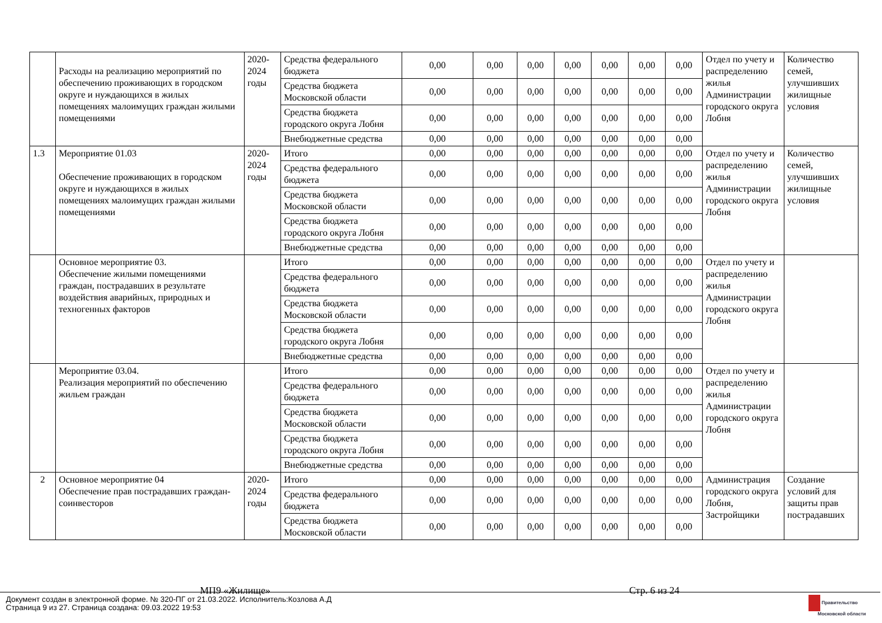| | Расходы на реализацию мероприятий по обеспечению проживающих в городском округе и нуждающихся в жилых помещениях малоимущих граждан жилыми помещениями | 2020-2024 годы | Средства федерального бюджета | 0,00 | 0,00 | 0,00 | 0,00 | 0,00 | 0,00 | 0,00 | Отдел по учету и распределению жилья Администрации городского округа Лобня | Количество семей, улучшивших жилищные условия |
| | | | Средства бюджета Московской области | 0,00 | 0,00 | 0,00 | 0,00 | 0,00 | 0,00 | 0,00 | | |
| | | | Средства бюджета городского округа Лобня | 0,00 | 0,00 | 0,00 | 0,00 | 0,00 | 0,00 | 0,00 | | |
| | | | Внебюджетные средства | 0,00 | 0,00 | 0,00 | 0,00 | 0,00 | 0,00 | 0,00 | | |
| 1.3 | Мероприятие 01.03 Обеспечение проживающих в городском округе и нуждающихся в жилых помещениях малоимущих граждан жилыми помещениями | 2020-2024 годы | Итого | 0,00 | 0,00 | 0,00 | 0,00 | 0,00 | 0,00 | 0,00 | Отдел по учету и распределению жилья Администрации городского округа Лобня | Количество семей, улучшивших жилищные условия |
| | | | Средства федерального бюджета | 0,00 | 0,00 | 0,00 | 0,00 | 0,00 | 0,00 | 0,00 | | |
| | | | Средства бюджета Московской области | 0,00 | 0,00 | 0,00 | 0,00 | 0,00 | 0,00 | 0,00 | | |
| | | | Средства бюджета городского округа Лобня | 0,00 | 0,00 | 0,00 | 0,00 | 0,00 | 0,00 | 0,00 | | |
| | | | Внебюджетные средства | 0,00 | 0,00 | 0,00 | 0,00 | 0,00 | 0,00 | 0,00 | | |
| | Основное мероприятие 03. Обеспечение жилыми помещениями граждан, пострадавших в результате воздействия аварийных, природных и техногенных факторов | | Итого | 0,00 | 0,00 | 0,00 | 0,00 | 0,00 | 0,00 | 0,00 | Отдел по учету и распределению жилья Администрации городского округа Лобня | |
| | | | Средства федерального бюджета | 0,00 | 0,00 | 0,00 | 0,00 | 0,00 | 0,00 | 0,00 | | |
| | | | Средства бюджета Московской области | 0,00 | 0,00 | 0,00 | 0,00 | 0,00 | 0,00 | 0,00 | | |
| | | | Средства бюджета городского округа Лобня | 0,00 | 0,00 | 0,00 | 0,00 | 0,00 | 0,00 | 0,00 | | |
| | | | Внебюджетные средства | 0,00 | 0,00 | 0,00 | 0,00 | 0,00 | 0,00 | 0,00 | | |
| | Мероприятие 03.04. Реализация мероприятий по обеспечению жильем граждан | | Итого | 0,00 | 0,00 | 0,00 | 0,00 | 0,00 | 0,00 | 0,00 | Отдел по учету и распределению жилья Администрации городского округа Лобня | |
| | | | Средства федерального бюджета | 0,00 | 0,00 | 0,00 | 0,00 | 0,00 | 0,00 | 0,00 | | |
| | | | Средства бюджета Московской области | 0,00 | 0,00 | 0,00 | 0,00 | 0,00 | 0,00 | 0,00 | | |
| | | | Средства бюджета городского округа Лобня | 0,00 | 0,00 | 0,00 | 0,00 | 0,00 | 0,00 | 0,00 | | |
| | | | Внебюджетные средства | 0,00 | 0,00 | 0,00 | 0,00 | 0,00 | 0,00 | 0,00 | | |
| 2 | Основное мероприятие 04 Обеспечение прав пострадавших граждан-соинвесторов | 2020-2024 годы | Итого | 0,00 | 0,00 | 0,00 | 0,00 | 0,00 | 0,00 | 0,00 | Администрация городского округа Лобня, Застройщики | Создание условий для защиты прав пострадавших |
| | | | Средства федерального бюджета | 0,00 | 0,00 | 0,00 | 0,00 | 0,00 | 0,00 | 0,00 | | |
| | | | Средства бюджета Московской области | 0,00 | 0,00 | 0,00 | 0,00 | 0,00 | 0,00 | 0,00 | | |
МП9 «Жилище» Стр. 6 из 24
Документ создан в электронной форме. № 320-ПГ от 21.03.2022. Исполнитель:Козлова А.Д
Страница 9 из 27. Страница создана: 09.03.2022 19:53
Правительство
Московской области